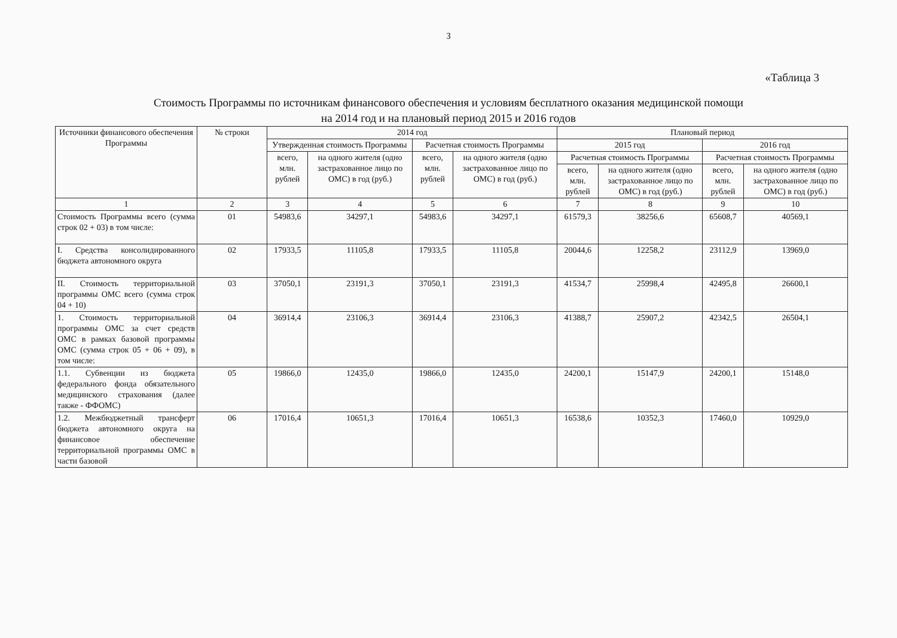3
«Таблица 3
Стоимость Программы по источникам финансового обеспечения и условиям бесплатного оказания медицинской помощи
на 2014 год и на плановый период 2015 и 2016 годов
| Источники финансового обеспечения Программы | № строки | 2014 год | | | | Плановый период | | | |
| --- | --- | --- | --- | --- | --- | --- | --- | --- | --- |
| | | Утвержденная стоимость Программы | | Расчетная стоимость Программы | | 2015 год | | 2016 год | |
| | | всего, млн. рублей | на одного жителя (одно застрахованное лицо по ОМС) в год (руб.) | всего, млн. рублей | на одного жителя (одно застрахованное лицо по ОМС) в год (руб.) | Расчетная стоимость Программы | | Расчетная стоимость Программы | |
| | | | | | | всего, млн. рублей | на одного жителя (одно застрахованное лицо по ОМС) в год (руб.) | всего, млн. рублей | на одного жителя (одно застрахованное лицо по ОМС) в год (руб.) |
| 1 | 2 | 3 | 4 | 5 | 6 | 7 | 8 | 9 | 10 |
| Стоимость Программы всего (сумма строк 02 + 03) в том числе: | 01 | 54983,6 | 34297,1 | 54983,6 | 34297,1 | 61579,3 | 38256,6 | 65608,7 | 40569,1 |
| I. Средства консолидированного бюджета автономного округа | 02 | 17933,5 | 11105,8 | 17933,5 | 11105,8 | 20044,6 | 12258,2 | 23112,9 | 13969,0 |
| II. Стоимость территориальной программы ОМС всего (сумма строк 04 + 10) | 03 | 37050,1 | 23191,3 | 37050,1 | 23191,3 | 41534,7 | 25998,4 | 42495,8 | 26600,1 |
| 1. Стоимость территориальной программы ОМС за счет средств ОМС в рамках базовой программы ОМС (сумма строк 05 + 06 + 09), в том числе: | 04 | 36914,4 | 23106,3 | 36914,4 | 23106,3 | 41388,7 | 25907,2 | 42342,5 | 26504,1 |
| 1.1. Субвенции из бюджета федерального фонда обязательного медицинского страхования (далее также - ФФОМС) | 05 | 19866,0 | 12435,0 | 19866,0 | 12435,0 | 24200,1 | 15147,9 | 24200,1 | 15148,0 |
| 1.2. Межбюджетный трансферт бюджета автономного округа на финансовое обеспечение территориальной программы ОМС в части базовой | 06 | 17016,4 | 10651,3 | 17016,4 | 10651,3 | 16538,6 | 10352,3 | 17460,0 | 10929,0 |